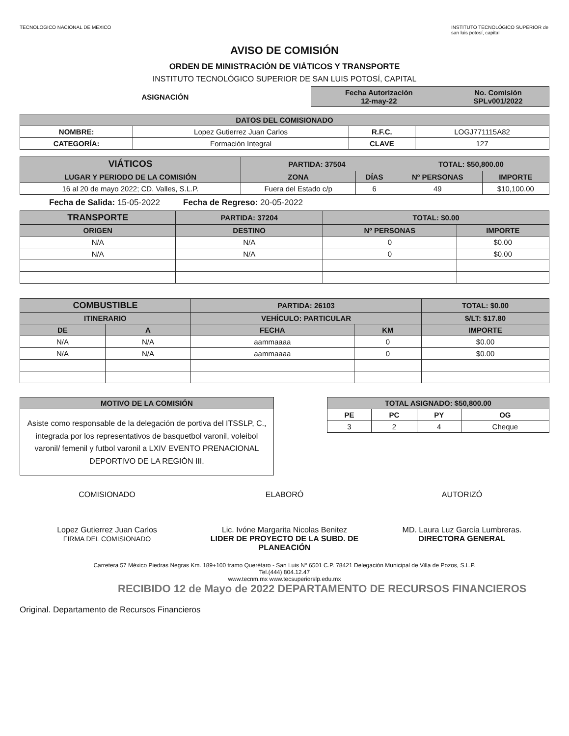TECNOLOGICO NACIONAL DE MEXICO
AVISO DE COMISIÓN
ORDEN DE MINISTRACIÓN DE VIÁTICOS Y TRANSPORTE
INSTITUTO TECNOLÓGICO SUPERIOR DE SAN LUIS POTOSÍ, CAPITAL
INSTITUTO TECNOLÓGICO SUPERIOR de san luis potosí, capital
| ASIGNACIÓN | Fecha Autorización 12-may-22 | No. Comisión SPLv001/2022 |
| DATOS DEL COMISIONADO | | | |
| --- | --- | --- | --- |
| NOMBRE: | Lopez Gutierrez Juan Carlos | R.F.C. | LOGJ771115A82 |
| CATEGORÍA: | Formación Integral | CLAVE | 127 |
| VIÁTICOS | PARTIDA: 37504 | | TOTAL: $50,800.00 | |
| --- | --- | --- | --- | --- |
| LUGAR Y PERIODO DE LA COMISIÓN | ZONA | DÍAS | Nº PERSONAS | IMPORTE |
| 16 al 20 de mayo 2022; CD. Valles, S.L.P. | Fuera del Estado c/p | 6 | 49 | $10,100.00 |
Fecha de Salida: 15-05-2022 Fecha de Regreso: 20-05-2022
| TRANSPORTE | PARTIDA: 37204 | TOTAL: $0.00 | |
| --- | --- | --- | --- |
| ORIGEN | DESTINO | Nº PERSONAS | IMPORTE |
| N/A | N/A | 0 | $0.00 |
| N/A | N/A | 0 | $0.00 |
| COMBUSTIBLE | | PARTIDA: 26103 | | TOTAL: $0.00 |
| --- | --- | --- | --- | --- |
| ITINERARIO | | VEHÍCULO: PARTICULAR | | $/LT: $17.80 |
| DE | A | FECHA | KM | IMPORTE |
| N/A | N/A | aammaaaa | 0 | $0.00 |
| N/A | N/A | aammaaaa | 0 | $0.00 |
| MOTIVO DE LA COMISIÓN |
| --- |
| Asiste como responsable de la delegación de portiva del ITSSLP, C., integrada por los representativos de basquetbol varonil, voleibol varonil/ femenil y futbol varonil a LXIV EVENTO PRENACIONAL DEPORTIVO DE LA REGIÓN III. |
| TOTAL ASIGNADO: $50,800.00 | | | |
| --- | --- | --- | --- |
| PE | PC | PY | OG |
| 3 | 2 | 4 | Cheque |
COMISIONADO
Lopez Gutierrez Juan Carlos
FIRMA DEL COMISIONADO
ELABORÓ
Lic. Ivóne Margarita Nicolas Benitez
LIDER DE PROYECTO DE LA SUBD. DE PLANEACIÓN
AUTORIZÓ
MD. Laura Luz García Lumbreras.
DIRECTORA GENERAL
Carretera 57 México Piedras Negras Km. 189+100 tramo Querétaro - San Luis N° 6501 C.P. 78421 Delegación Municipal de Villa de Pozos, S.L.P.
Tel.(444) 804.12.47
www.tecnm.mx www.tecsuperiorslp.edu.mx
RECIBIDO 12 de Mayo de 2022 DEPARTAMENTO DE RECURSOS FINANCIEROS
Original. Departamento de Recursos Financieros